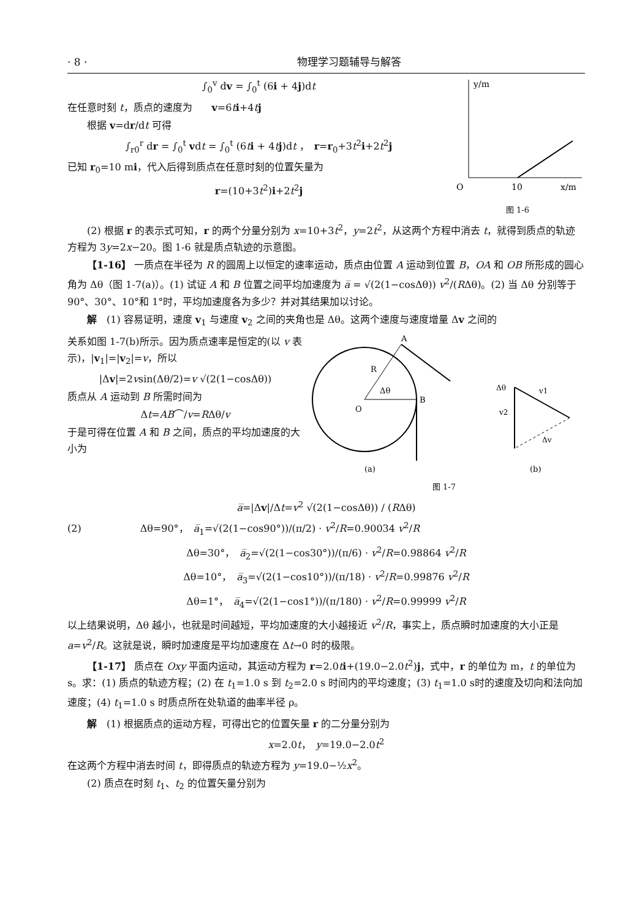· 8 · 物理学习题辅导与解答
∫<sub>0</sub><sup>v</sup> dv = ∫<sub>0</sub><sup>t</sup> (6i + 4j)dt
在任意时刻 t，质点的速度为　　v=6ti+4tj
根据 v=dr/dt 可得
∫<sub>r0</sub><sup>r</sup> dr = ∫<sub>0</sub><sup>t</sup> vdt = ∫<sub>0</sub><sup>t</sup> (6ti + 4tj)dt ，　r=r<sub>0</sub>+3t<sup>2</sup>i+2t<sup>2</sup>j
已知 r<sub>0</sub>=10 mi，代入后得到质点在任意时刻的位置矢量为
r=(10+3t<sup>2</sup>)i+2t<sup>2</sup>j
y/m
O
10
x/m
图 1-6
(2) 根据 r 的表示式可知，r 的两个分量分别为 x=10+3t<sup>2</sup>，y=2t<sup>2</sup>，从这两个方程中消去 t，就得到质点的轨迹方程为 3y=2x−20。图 1-6 就是质点轨迹的示意图。
【1-16】 一质点在半径为 R 的圆周上以恒定的速率运动，质点由位置 A 运动到位置 B，OA 和 OB 所形成的圆心角为 Δθ（图 1-7(a)）。(1) 试证 A 和 B 位置之间平均加速度为 a̅ = √(2(1−cosΔθ)) v<sup>2</sup>/(RΔθ)。(2) 当 Δθ 分别等于 90°、30°、10°和 1°时，平均加速度各为多少？并对其结果加以讨论。
解　(1) 容易证明，速度 v<sub>1</sub> 与速度 v<sub>2</sub> 之间的夹角也是 Δθ。这两个速度与速度增量 Δv 之间的
关系如图 1-7(b)所示。因为质点速率是恒定的(以 v 表示)，|v<sub>1</sub>|=|v<sub>2</sub>|=v，所以
|Δv|=2vsin(Δθ/2)=v √(2(1−cosΔθ))
质点从 A 运动到 B 所需时间为
Δt=AB⌒/v=RΔθ/v
于是可得在位置 A 和 B 之间，质点的平均加速度的大小为
A
B
O
R
Δθ
Δθ
v1
v2
Δv
(a)
(b)
图 1-7
a̅=|Δv|/Δt=v<sup>2</sup> √(2(1−cosΔθ)) / (RΔθ)
(2)　　　　　　Δθ=90°，　a̅<sub>1</sub>=√(2(1−cos90°))/(π/2) · v<sup>2</sup>/R=0.90034 v<sup>2</sup>/R
Δθ=30°，　a̅<sub>2</sub>=√(2(1−cos30°))/(π/6) · v<sup>2</sup>/R=0.98864 v<sup>2</sup>/R
Δθ=10°，　a̅<sub>3</sub>=√(2(1−cos10°))/(π/18) · v<sup>2</sup>/R=0.99876 v<sup>2</sup>/R
Δθ=1°，　a̅<sub>4</sub>=√(2(1−cos1°))/(π/180) · v<sup>2</sup>/R=0.99999 v<sup>2</sup>/R
以上结果说明，Δθ 越小，也就是时间越短，平均加速度的大小越接近 v<sup>2</sup>/R，事实上，质点瞬时加速度的大小正是 a=v<sup>2</sup>/R。这就是说，瞬时加速度是平均加速度在 Δt→0 时的极限。
【1-17】 质点在 Oxy 平面内运动，其运动方程为 r=2.0ti+(19.0−2.0t<sup>2</sup>)j，式中，r 的单位为 m，t 的单位为 s。求：(1) 质点的轨迹方程；(2) 在 t<sub>1</sub>=1.0 s 到 t<sub>2</sub>=2.0 s 时间内的平均速度；(3) t<sub>1</sub>=1.0 s时的速度及切向和法向加速度；(4) t<sub>1</sub>=1.0 s 时质点所在处轨道的曲率半径 ρ。
解　(1) 根据质点的运动方程，可得出它的位置矢量 r 的二分量分别为
x=2.0t，　y=19.0−2.0t<sup>2</sup>
在这两个方程中消去时间 t，即得质点的轨迹方程为 y=19.0−½x<sup>2</sup>。
(2) 质点在时刻 t<sub>1</sub>、t<sub>2</sub> 的位置矢量分别为